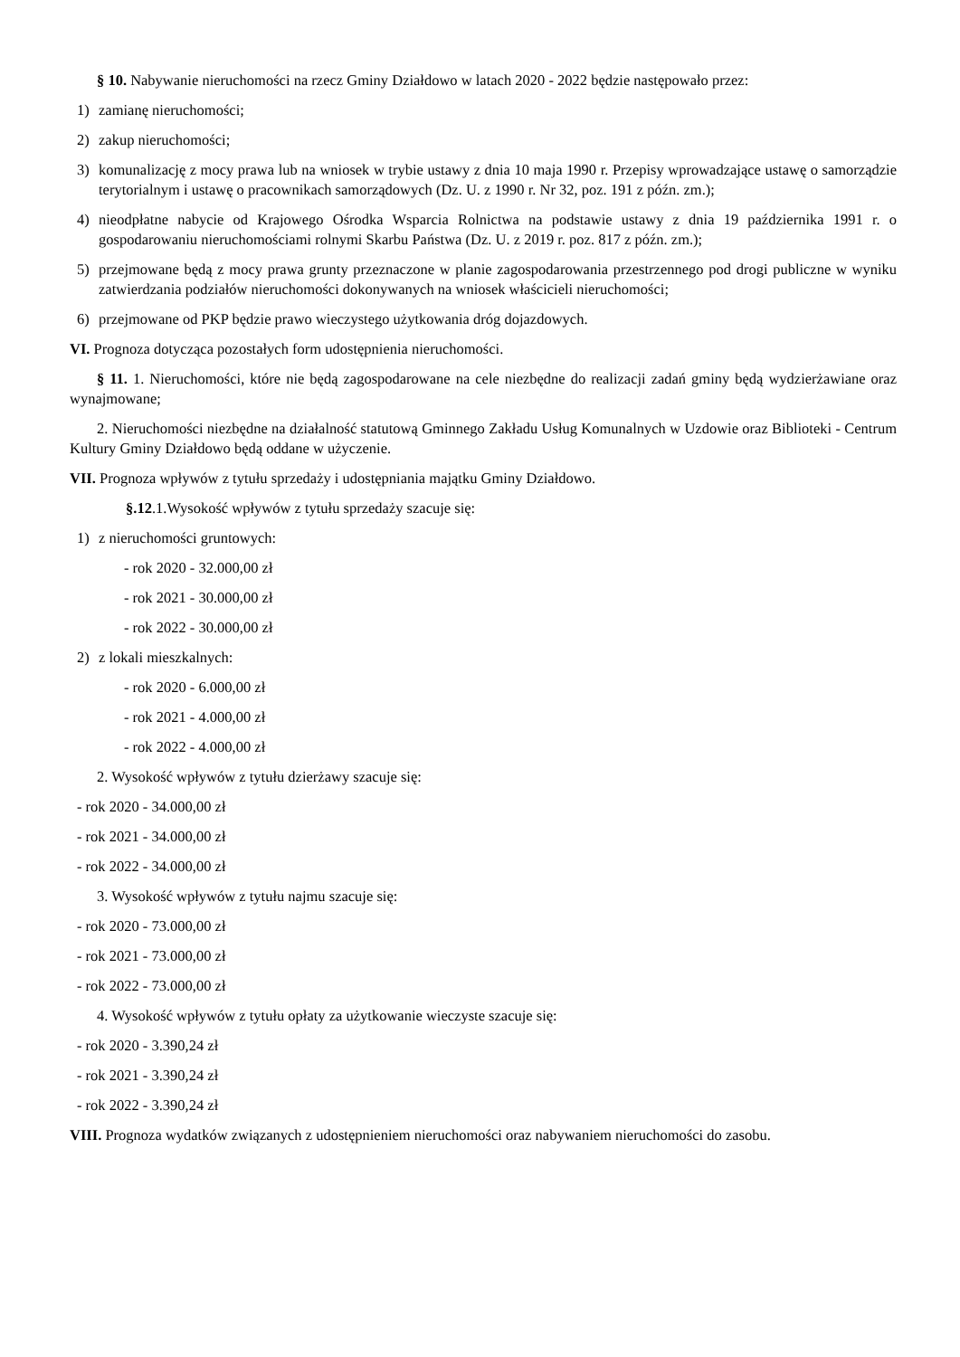§ 10. Nabywanie nieruchomości na rzecz Gminy Działdowo w latach 2020 - 2022 będzie następowało przez:
1) zamianę nieruchomości;
2) zakup nieruchomości;
3) komunalizację z mocy prawa lub na wniosek w trybie ustawy z dnia 10 maja 1990 r. Przepisy wprowadzające ustawę o samorządzie terytorialnym i ustawę o pracownikach samorządowych (Dz. U. z 1990 r. Nr 32, poz. 191 z późn. zm.);
4) nieodpłatne nabycie od Krajowego Ośrodka Wsparcia Rolnictwa na podstawie ustawy z dnia 19 października 1991 r. o gospodarowaniu nieruchomościami rolnymi Skarbu Państwa (Dz. U. z 2019 r. poz. 817 z późn. zm.);
5) przejmowane będą z mocy prawa grunty przeznaczone w planie zagospodarowania przestrzennego pod drogi publiczne w wyniku zatwierdzania podziałów nieruchomości dokonywanych na wniosek właścicieli nieruchomości;
6) przejmowane od PKP będzie prawo wieczystego użytkowania dróg dojazdowych.
VI. Prognoza dotycząca pozostałych form udostępnienia nieruchomości.
§ 11. 1. Nieruchomości, które nie będą zagospodarowane na cele niezbędne do realizacji zadań gminy będą wydzierżawiane oraz wynajmowane;
2. Nieruchomości niezbędne na działalność statutową Gminnego Zakładu Usług Komunalnych w Uzdowie oraz Biblioteki - Centrum Kultury Gminy Działdowo będą oddane w użyczenie.
VII. Prognoza wpływów z tytułu sprzedaży i udostępniania majątku Gminy Działdowo.
§.12.1.Wysokość wpływów z tytułu sprzedaży szacuje się:
1) z nieruchomości gruntowych:
- rok 2020 - 32.000,00 zł
- rok 2021 - 30.000,00 zł
- rok 2022 - 30.000,00 zł
2) z lokali mieszkalnych:
- rok 2020 - 6.000,00 zł
- rok 2021 - 4.000,00 zł
- rok 2022 - 4.000,00 zł
2. Wysokość wpływów z tytułu dzierżawy szacuje się:
- rok 2020 - 34.000,00 zł
- rok 2021 - 34.000,00 zł
- rok 2022 - 34.000,00 zł
3. Wysokość wpływów z tytułu najmu szacuje się:
- rok 2020 - 73.000,00 zł
- rok 2021 - 73.000,00 zł
- rok 2022 - 73.000,00 zł
4. Wysokość wpływów z tytułu opłaty za użytkowanie wieczyste szacuje się:
- rok 2020 - 3.390,24 zł
- rok 2021 - 3.390,24 zł
- rok 2022 - 3.390,24 zł
VIII. Prognoza wydatków związanych z udostępnieniem nieruchomości oraz nabywaniem nieruchomości do zasobu.